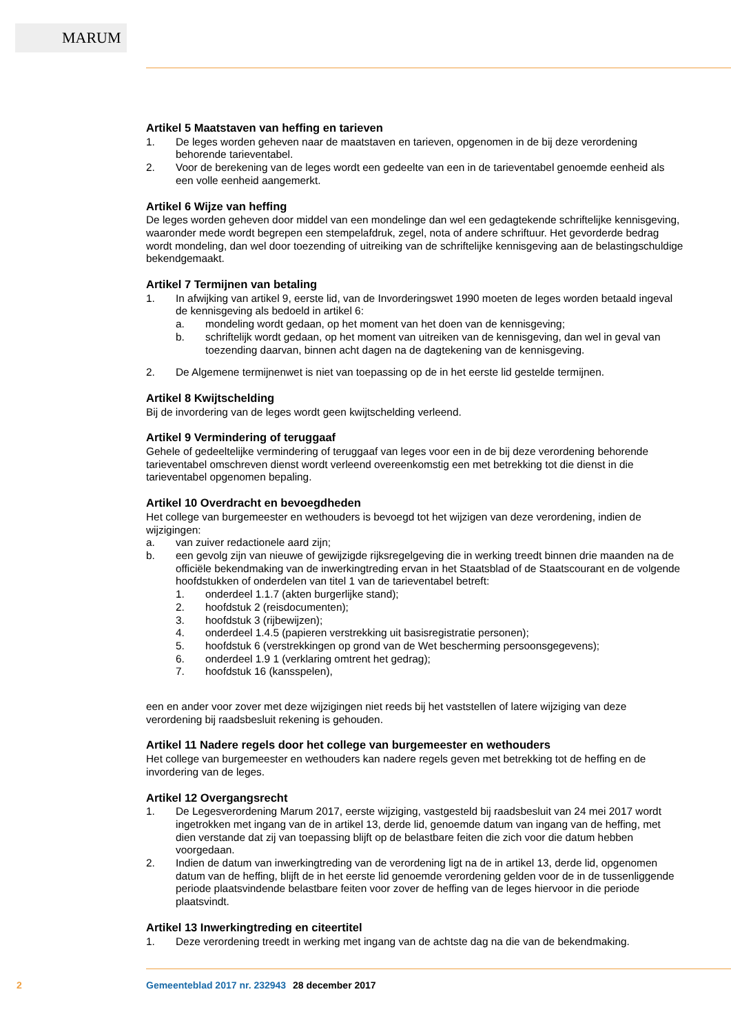MARUM
Artikel 5 Maatstaven van heffing en tarieven
1. De leges worden geheven naar de maatstaven en tarieven, opgenomen in de bij deze verordening behorende tarieventabel.
2. Voor de berekening van de leges wordt een gedeelte van een in de tarieventabel genoemde eenheid als een volle eenheid aangemerkt.
Artikel 6 Wijze van heffing
De leges worden geheven door middel van een mondelinge dan wel een gedagtekende schriftelijke kennisgeving, waaronder mede wordt begrepen een stempelafdruk, zegel, nota of andere schriftuur. Het gevorderde bedrag wordt mondeling, dan wel door toezending of uitreiking van de schriftelijke kennisgeving aan de belastingschuldige bekendgemaakt.
Artikel 7 Termijnen van betaling
1. In afwijking van artikel 9, eerste lid, van de Invorderingswet 1990 moeten de leges worden betaald ingeval de kennisgeving als bedoeld in artikel 6:
a. mondeling wordt gedaan, op het moment van het doen van de kennisgeving;
b. schriftelijk wordt gedaan, op het moment van uitreiken van de kennisgeving, dan wel in geval van toezending daarvan, binnen acht dagen na de dagtekening van de kennisgeving.
2. De Algemene termijnenwet is niet van toepassing op de in het eerste lid gestelde termijnen.
Artikel 8 Kwijtschelding
Bij de invordering van de leges wordt geen kwijtschelding verleend.
Artikel 9 Vermindering of teruggaaf
Gehele of gedeeltelijke vermindering of teruggaaf van leges voor een in de bij deze verordening behorende tarieventabel omschreven dienst wordt verleend overeenkomstig een met betrekking tot die dienst in die tarieventabel opgenomen bepaling.
Artikel 10 Overdracht en bevoegdheden
Het college van burgemeester en wethouders is bevoegd tot het wijzigen van deze verordening, indien de wijzigingen:
a. van zuiver redactionele aard zijn;
b. een gevolg zijn van nieuwe of gewijzigde rijksregelgeving die in werking treedt binnen drie maanden na de officiële bekendmaking van de inwerkingtreding ervan in het Staatsblad of de Staatscourant en de volgende hoofdstukken of onderdelen van titel 1 van de tarieventabel betreft:
1. onderdeel 1.1.7 (akten burgerlijke stand);
2. hoofdstuk 2 (reisdocumenten);
3. hoofdstuk 3 (rijbewijzen);
4. onderdeel 1.4.5 (papieren verstrekking uit basisregistratie personen);
5. hoofdstuk 6 (verstrekkingen op grond van de Wet bescherming persoonsgegevens);
6. onderdeel 1.9 1 (verklaring omtrent het gedrag);
7. hoofdstuk 16 (kansspelen),
een en ander voor zover met deze wijzigingen niet reeds bij het vaststellen of latere wijziging van deze verordening bij raadsbesluit rekening is gehouden.
Artikel 11 Nadere regels door het college van burgemeester en wethouders
Het college van burgemeester en wethouders kan nadere regels geven met betrekking tot de heffing en de invordering van de leges.
Artikel 12 Overgangsrecht
1. De Legesverordening Marum 2017, eerste wijziging, vastgesteld bij raadsbesluit van 24 mei 2017 wordt ingetrokken met ingang van de in artikel 13, derde lid, genoemde datum van ingang van de heffing, met dien verstande dat zij van toepassing blijft op de belastbare feiten die zich voor die datum hebben voorgedaan.
2. Indien de datum van inwerkingtreding van de verordening ligt na de in artikel 13, derde lid, opgenomen datum van de heffing, blijft de in het eerste lid genoemde verordening gelden voor de in de tussenliggende periode plaatsvindende belastbare feiten voor zover de heffing van de leges hiervoor in die periode plaatsvindt.
Artikel 13 Inwerkingtreding en citeertitel
1. Deze verordening treedt in werking met ingang van de achtste dag na die van de bekendmaking.
2 Gemeenteblad 2017 nr. 232943 28 december 2017